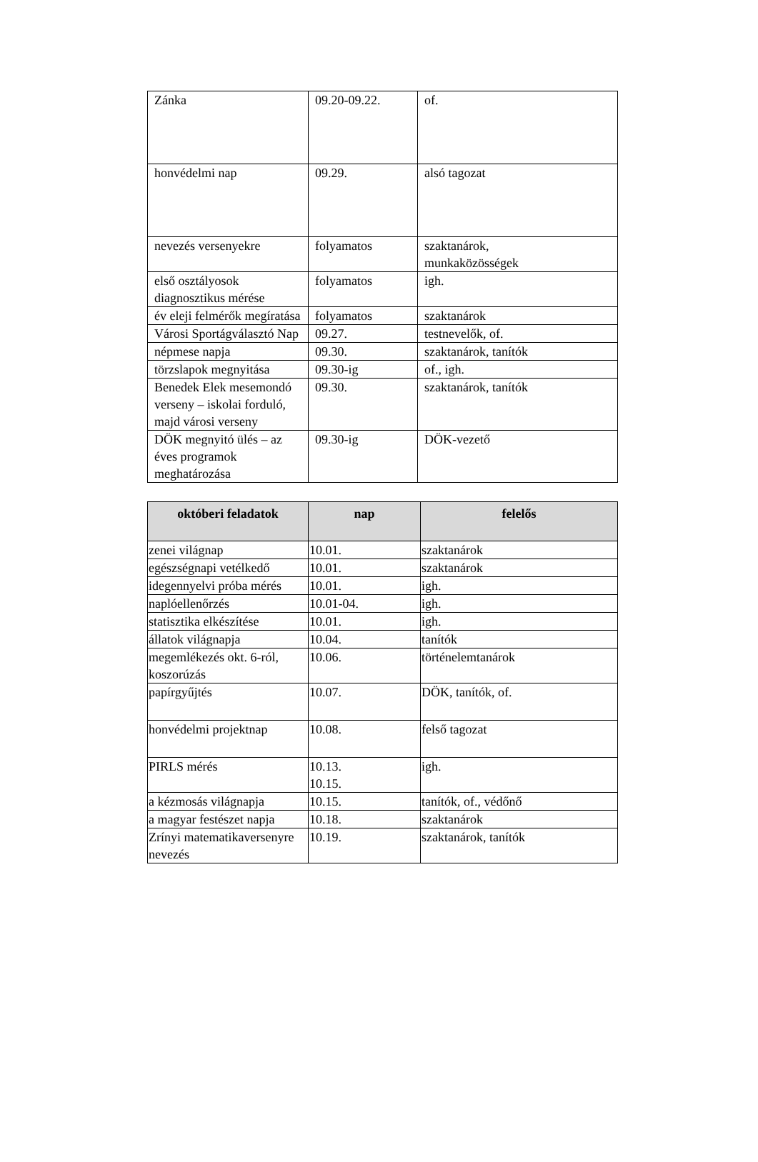| Zánka | 09.20-09.22. | of. |
| honvédelmi nap | 09.29. | alsó tagozat |
| nevezés versenyekre | folyamatos | szaktanárok, munkaközösségek |
| első osztályosok diagnosztikus mérése | folyamatos | igh. |
| év eleji felmérők megíratása | folyamatos | szaktanárok |
| Városi Sportágválasztó Nap | 09.27. | testnevelők, of. |
| népmese napja | 09.30. | szaktanárok, tanítók |
| törzslapok megnyitása | 09.30-ig | of., igh. |
| Benedek Elek mesemondó verseny – iskolai forduló, majd városi verseny | 09.30. | szaktanárok, tanítók |
| DÖK megnyitó ülés – az éves programok meghatározása | 09.30-ig | DÖK-vezető |
| októberi feladatok | nap | felelős |
| --- | --- | --- |
| zenei világnap | 10.01. | szaktanárok |
| egészségnapi vetélkedő | 10.01. | szaktanárok |
| idegennyelvi próba mérés | 10.01. | igh. |
| naplóellenőrzés | 10.01-04. | igh. |
| statisztika elkészítése | 10.01. | igh. |
| állatok világnapja | 10.04. | tanítók |
| megemlékezés okt. 6-ról, koszorúzás | 10.06. | történelemtanárok |
| papírgyűjtés | 10.07. | DÖK, tanítók, of. |
| honvédelmi projektnap | 10.08. | felső tagozat |
| PIRLS mérés | 10.13. 10.15. | igh. |
| a kézmosás világnapja | 10.15. | tanítók, of., védőnő |
| a magyar festészet napja | 10.18. | szaktanárok |
| Zrínyi matematikaversenyre nevezés | 10.19. | szaktanárok, tanítók |